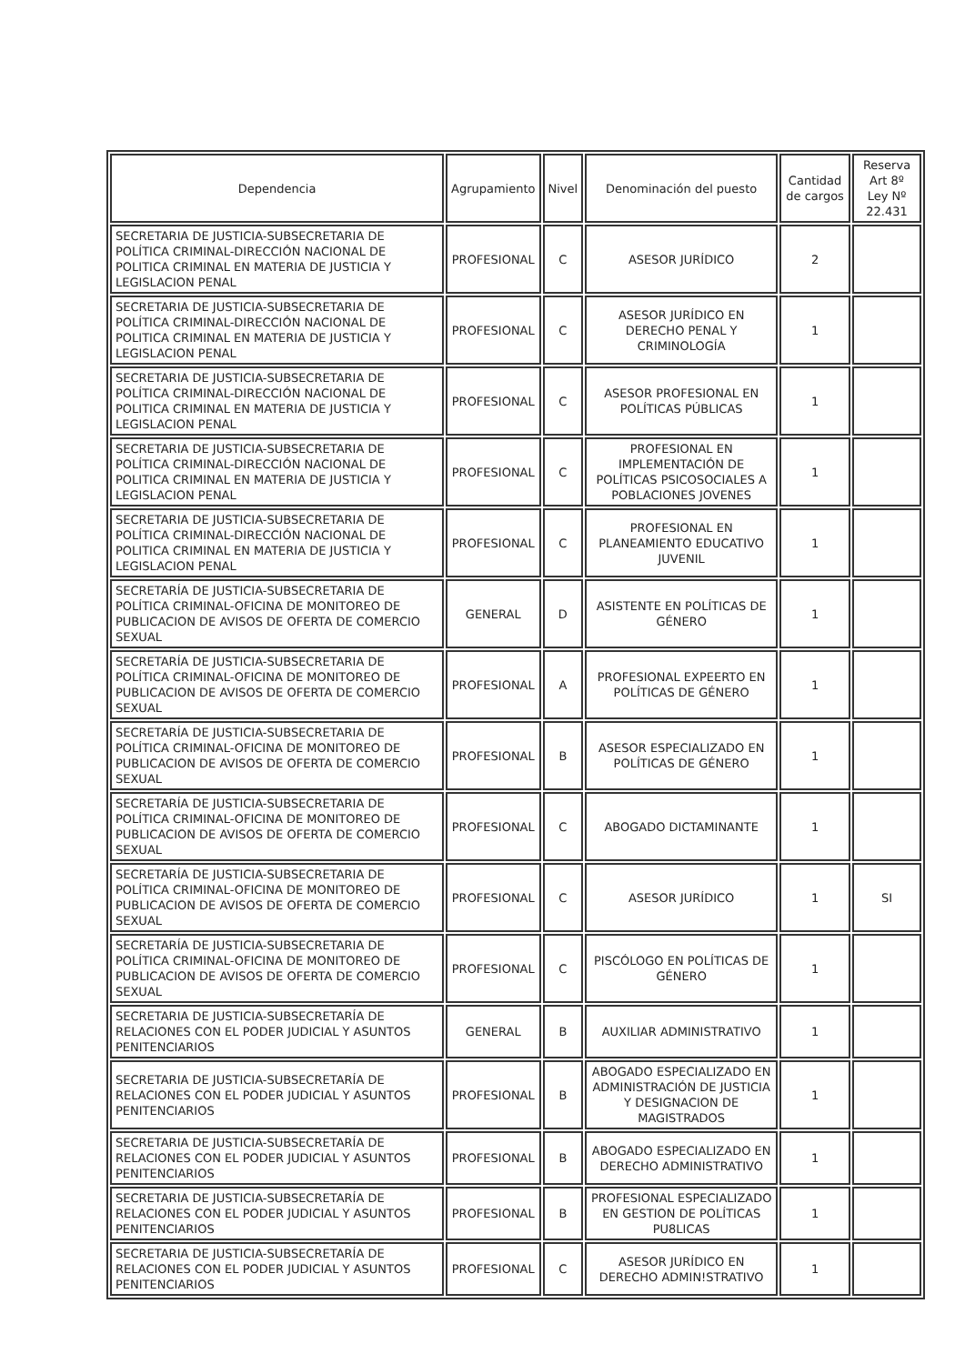| Dependencia | Agrupamiento | Nivel | Denominación del puesto | Cantidad de cargos | Reserva Art 8º Ley Nº 22.431 |
| --- | --- | --- | --- | --- | --- |
| SECRETARIA DE JUSTICIA-SUBSECRETARIA DE POLÍTICA CRIMINAL-DIRECCIÓN NACIONAL DE POLITICA CRIMINAL EN MATERIA DE JUSTICIA Y LEGISLACION PENAL | PROFESIONAL | C | ASESOR JURÍDICO | 2 | |
| SECRETARIA DE JUSTICIA-SUBSECRETARIA DE POLÍTICA CRIMINAL-DIRECCIÓN NACIONAL DE POLITICA CRIMINAL EN MATERIA DE JUSTICIA Y LEGISLACION PENAL | PROFESIONAL | C | ASESOR JURÍDICO EN DERECHO PENAL Y CRIMINOLOGÍA | 1 | |
| SECRETARIA DE JUSTICIA-SUBSECRETARIA DE POLÍTICA CRIMINAL-DIRECCIÓN NACIONAL DE POLITICA CRIMINAL EN MATERIA DE JUSTICIA Y LEGISLACION PENAL | PROFESIONAL | C | ASESOR PROFESIONAL EN POLÍTICAS PÚBLICAS | 1 | |
| SECRETARIA DE JUSTICIA-SUBSECRETARIA DE POLÍTICA CRIMINAL-DIRECCIÓN NACIONAL DE POLITICA CRIMINAL EN MATERIA DE JUSTICIA Y LEGISLACION PENAL | PROFESIONAL | C | PROFESIONAL EN IMPLEMENTACIÓN DE POLÍTICAS PSICOSOCIALES A POBLACIONES JOVENES | 1 | |
| SECRETARIA DE JUSTICIA-SUBSECRETARIA DE POLÍTICA CRIMINAL-DIRECCIÓN NACIONAL DE POLITICA CRIMINAL EN MATERIA DE JUSTICIA Y LEGISLACION PENAL | PROFESIONAL | C | PROFESIONAL EN PLANEAMIENTO EDUCATIVO JUVENIL | 1 | |
| SECRETARÍA DE JUSTICIA-SUBSECRETARIA DE POLÍTICA CRIMINAL-OFICINA DE MONITOREO DE PUBLICACION DE AVISOS DE OFERTA DE COMERCIO SEXUAL | GENERAL | D | ASISTENTE EN POLÍTICAS DE GÉNERO | 1 | |
| SECRETARÍA DE JUSTICIA-SUBSECRETARIA DE POLÍTICA CRIMINAL-OFICINA DE MONITOREO DE PUBLICACION DE AVISOS DE OFERTA DE COMERCIO SEXUAL | PROFESIONAL | A | PROFESIONAL EXPEERTO EN POLÍTICAS DE GÉNERO | 1 | |
| SECRETARÍA DE JUSTICIA-SUBSECRETARIA DE POLÍTICA CRIMINAL-OFICINA DE MONITOREO DE PUBLICACION DE AVISOS DE OFERTA DE COMERCIO SEXUAL | PROFESIONAL | B | ASESOR ESPECIALIZADO EN POLÍTICAS DE GÉNERO | 1 | |
| SECRETARÍA DE JUSTICIA-SUBSECRETARIA DE POLÍTICA CRIMINAL-OFICINA DE MONITOREO DE PUBLICACION DE AVISOS DE OFERTA DE COMERCIO SEXUAL | PROFESIONAL | C | ABOGADO DICTAMINANTE | 1 | |
| SECRETARÍA DE JUSTICIA-SUBSECRETARIA DE POLÍTICA CRIMINAL-OFICINA DE MONITOREO DE PUBLICACION DE AVISOS DE OFERTA DE COMERCIO SEXUAL | PROFESIONAL | C | ASESOR JURÍDICO | 1 | SI |
| SECRETARÍA DE JUSTICIA-SUBSECRETARIA DE POLÍTICA CRIMINAL-OFICINA DE MONITOREO DE PUBLICACION DE AVISOS DE OFERTA DE COMERCIO SEXUAL | PROFESIONAL | C | PISCÓLOGO EN POLÍTICAS DE GÉNERO | 1 | |
| SECRETARIA DE JUSTICIA-SUBSECRETARÍA DE RELACIONES CON EL PODER JUDICIAL Y ASUNTOS PENITENCIARIOS | GENERAL | B | AUXILIAR ADMINISTRATIVO | 1 | |
| SECRETARIA DE JUSTICIA-SUBSECRETARÍA DE RELACIONES CON EL PODER JUDICIAL Y ASUNTOS PENITENCIARIOS | PROFESIONAL | B | ABOGADO ESPECIALIZADO EN ADMINISTRACIÓN DE JUSTICIA Y DESIGNACION DE MAGISTRADOS | 1 | |
| SECRETARIA DE JUSTICIA-SUBSECRETARÍA DE RELACIONES CON EL PODER JUDICIAL Y ASUNTOS PENITENCIARIOS | PROFESIONAL | B | ABOGADO ESPECIALIZADO EN DERECHO ADMINISTRATIVO | 1 | |
| SECRETARIA DE JUSTICIA-SUBSECRETARÍA DE RELACIONES CON EL PODER JUDICIAL Y ASUNTOS PENITENCIARIOS | PROFESIONAL | B | PROFESIONAL ESPECIALIZADO EN GESTION DE POLÍTICAS PU8LICAS | 1 | |
| SECRETARIA DE JUSTICIA-SUBSECRETARÍA DE RELACIONES CON EL PODER JUDICIAL Y ASUNTOS PENITENCIARIOS | PROFESIONAL | C | ASESOR JURÍDICO EN DERECHO ADMIN!STRATIVO | 1 | |